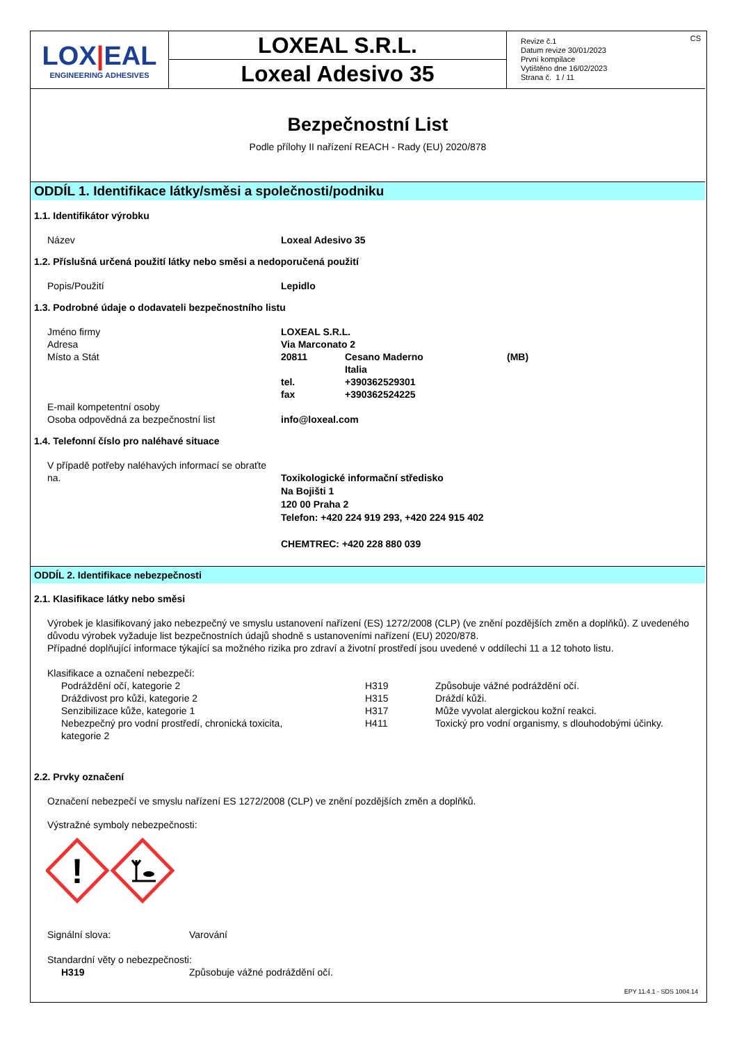LOX|EAL
ENGINEERING ADHESIVES
LOXEAL S.R.L.
Loxeal Adesivo 35
CS Revize č.1
Datum revize 30/01/2023
První kompilace
Vytištěno dne 16/02/2023
Strana č. 1 / 11
Bezpečnostní List
Podle přílohy II nařízení REACH - Rady (EU) 2020/878
ODDÍL 1. Identifikace látky/směsi a společnosti/podniku
1.1. Identifikátor výrobku
Název Loxeal Adesivo 35
1.2. Příslušná určená použití látky nebo směsi a nedoporučená použití
Popis/Použití Lepidlo
1.3. Podrobné údaje o dodavateli bezpečnostního listu
Jméno firmy LOXEAL S.R.L.
Adresa Via Marconato 2
Místo a Stát 20811 Cesano Maderno
Italia (MB)
tel.
fax +390362529301
+390362524225
E-mail kompetentní osoby
Osoba odpovědná za bezpečnostní list info@loxeal.com
1.4. Telefonní číslo pro naléhavé situace
V případě potřeby naléhavých informací se obraťte na. Toxikologické informační středisko
Na Bojišti 1
120 00 Praha 2
Telefon: +420 224 919 293, +420 224 915 402
CHEMTREC: +420 228 880 039
ODDÍL 2. Identifikace nebezpečnosti
2.1. Klasifikace látky nebo směsi
Výrobek je klasifikovaný jako nebezpečný ve smyslu ustanovení nařízení (ES) 1272/2008 (CLP) (ve znění pozdějších změn a doplňků). Z uvedeného důvodu výrobek vyžaduje list bezpečnostních údajů shodně s ustanoveními nařízení (EU) 2020/878.
Případné doplňující informace týkající sa možného rizika pro zdraví a životní prostředí jsou uvedené v oddílechi 11 a 12 tohoto listu.
Klasifikace a označení nebezpečí:
| Podráždění očí, kategorie 2 | H319 | Způsobuje vážné podráždění očí. |
| Dráždivost pro kůži, kategorie 2 | H315 | Dráždí kůži. |
| Senzibilizace kůže, kategorie 1 | H317 | Může vyvolat alergickou kožní reakci. |
| Nebezpečný pro vodní prostředí, chronická toxicita, kategorie 2 | H411 | Toxický pro vodní organismy, s dlouhodobými účinky. |
2.2. Prvky označení
Označení nebezpečí ve smyslu nařízení ES 1272/2008 (CLP) ve znění pozdějších změn a doplňků.
Výstražné symboly nebezpečnosti:
!
Signální slova: Varování
Standardní věty o nebezpečnosti:
H319 Způsobuje vážné podráždění očí.
EPY 11.4.1 - SDS 1004.14